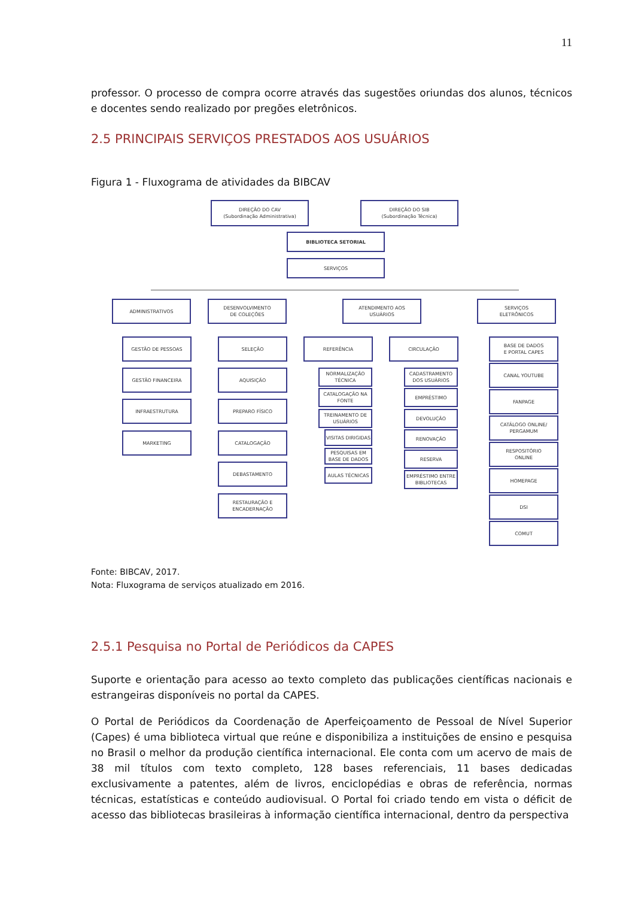11
professor. O processo de compra ocorre através das sugestões oriundas dos alunos, técnicos e docentes sendo realizado por pregões eletrônicos.
2.5 PRINCIPAIS SERVIÇOS PRESTADOS AOS USUÁRIOS
Figura 1 - Fluxograma de atividades da BIBCAV
DIREÇÃO DO CAV
(Subordinação Administrativa)
DIREÇÃO DO SIB
(Subordinação Técnica)
BIBLIOTECA SETORIAL
SERVIÇOS
ADMINISTRATIVOS
DESENVOLVIMENTO
DE COLEÇÕES
ATENDIMENTO AOS
USUÁRIOS
SERVIÇOS
ELETRÔNICOS
GESTÃO DE PESSOAS
GESTÃO FINANCEIRA
INFRAESTRUTURA
MARKETING
SELEÇÃO
AQUISIÇÃO
PREPARO FÍSICO
CATALOGAÇÃO
DEBASTAMENTO
RESTAURAÇÃO E
ENCADERNAÇÃO
REFERÊNCIA CIRCULAÇÃO
NORMALIZAÇÃO TÉCNICA
CATALOGAÇÃO NA FONTE
TREINAMENTO DE USUÁRIOS
VISITAS DIRIGIDAS
PESQUISAS EM BASE DE DADOS
AULAS TÉCNICAS
CADASTRAMENTO DOS USUÁRIOS
EMPRÉSTIMO
DEVOLUÇÃO
RENOVAÇÃO
RESERVA
EMPRÉSTIMO ENTRE BIBLIOTECAS
BASE DE DADOS
E PORTAL CAPES
CANAL YOUTUBE
FANPAGE
CATÁLOGO ONLINE/
PERGAMUM
RESPOSITÓRIO
ONLINE
HOMEPAGE
DSI
COMUT
Fonte: BIBCAV, 2017.
Nota: Fluxograma de serviços atualizado em 2016.
2.5.1 Pesquisa no Portal de Periódicos da CAPES
Suporte e orientação para acesso ao texto completo das publicações científicas nacionais e estrangeiras disponíveis no portal da CAPES.
O Portal de Periódicos da Coordenação de Aperfeiçoamento de Pessoal de Nível Superior (Capes) é uma biblioteca virtual que reúne e disponibiliza a instituições de ensino e pesquisa no Brasil o melhor da produção científica internacional. Ele conta com um acervo de mais de 38 mil títulos com texto completo, 128 bases referenciais, 11 bases dedicadas exclusivamente a patentes, além de livros, enciclopédias e obras de referência, normas técnicas, estatísticas e conteúdo audiovisual. O Portal foi criado tendo em vista o déficit de acesso das bibliotecas brasileiras à informação científica internacional, dentro da perspectiva